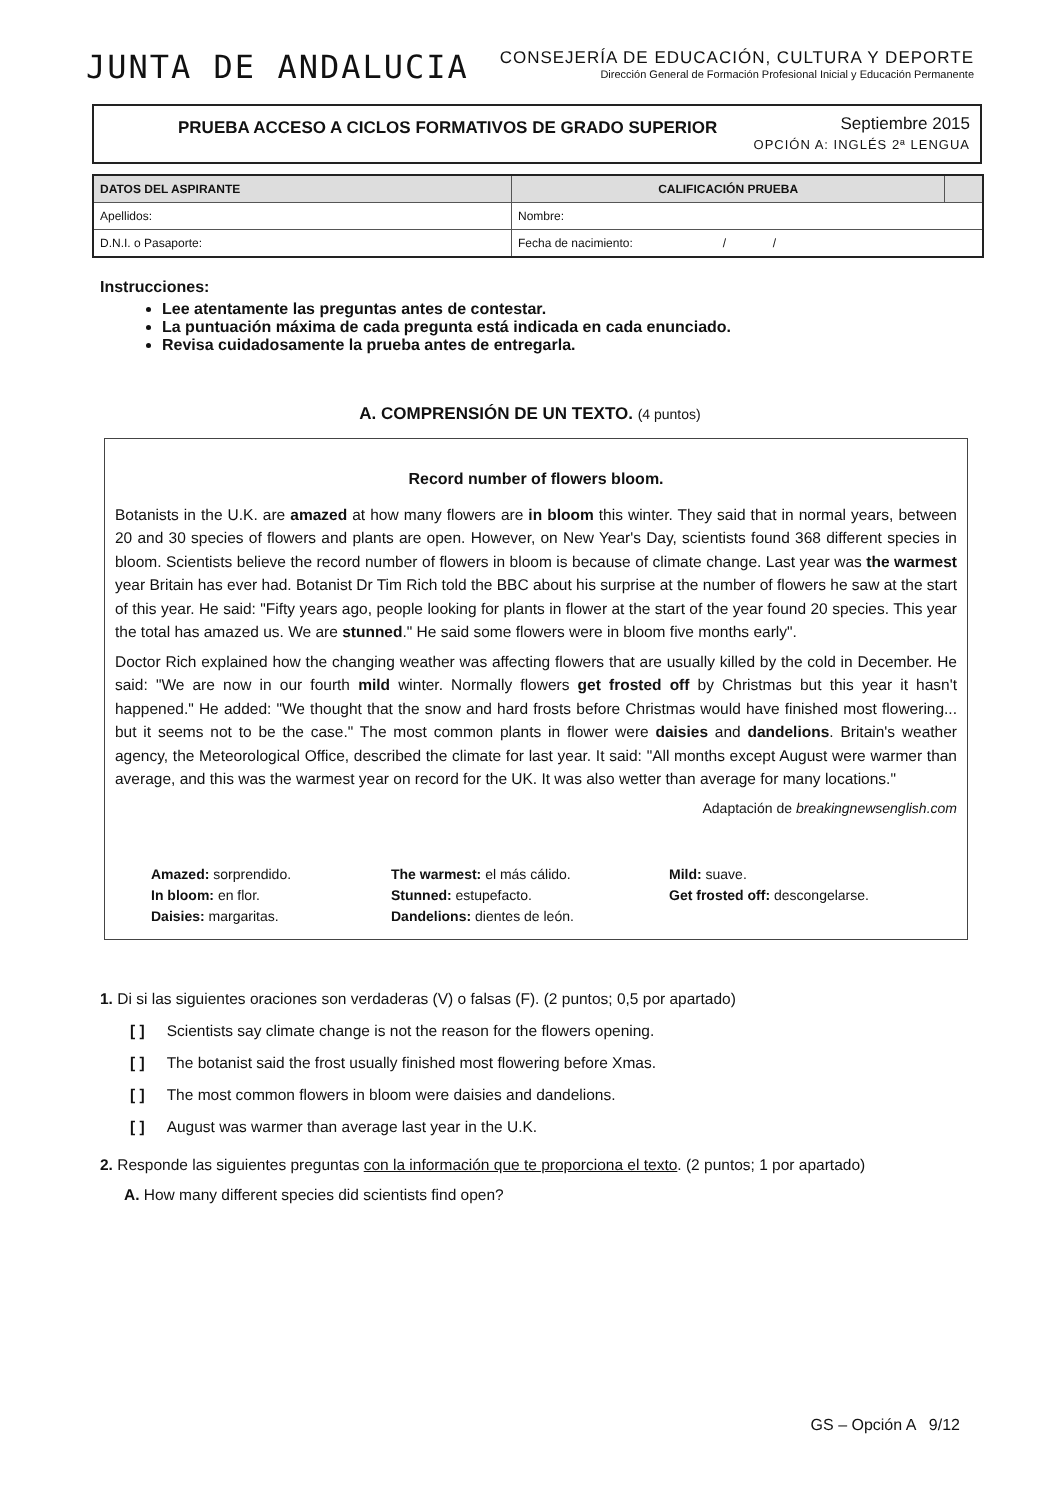JUNTA DE ANDALUCIA
CONSEJERÍA DE EDUCACIÓN, CULTURA Y DEPORTE
Dirección General de Formación Profesional Inicial y Educación Permanente
PRUEBA ACCESO A CICLOS FORMATIVOS DE GRADO SUPERIOR
Septiembre 2015
OPCIÓN A: INGLÉS 2ª LENGUA
| DATOS DEL ASPIRANTE | | CALIFICACIÓN PRUEBA | |
| --- | --- | --- | --- |
| Apellidos: | | Nombre: | |
| D.N.I. o Pasaporte: | Fecha de nacimiento: / / | | |
Instrucciones:
Lee atentamente las preguntas antes de contestar.
La puntuación máxima de cada pregunta está indicada en cada enunciado.
Revisa cuidadosamente la prueba antes de entregarla.
A. COMPRENSIÓN DE UN TEXTO. (4 puntos)
Record number of flowers bloom.
Botanists in the U.K. are amazed at how many flowers are in bloom this winter. They said that in normal years, between 20 and 30 species of flowers and plants are open. However, on New Year's Day, scientists found 368 different species in bloom. Scientists believe the record number of flowers in bloom is because of climate change. Last year was the warmest year Britain has ever had. Botanist Dr Tim Rich told the BBC about his surprise at the number of flowers he saw at the start of this year. He said: "Fifty years ago, people looking for plants in flower at the start of the year found 20 species. This year the total has amazed us. We are stunned." He said some flowers were in bloom five months early".
Doctor Rich explained how the changing weather was affecting flowers that are usually killed by the cold in December. He said: "We are now in our fourth mild winter. Normally flowers get frosted off by Christmas but this year it hasn't happened." He added: "We thought that the snow and hard frosts before Christmas would have finished most flowering... but it seems not to be the case." The most common plants in flower were daisies and dandelions. Britain's weather agency, the Meteorological Office, described the climate for last year. It said: "All months except August were warmer than average, and this was the warmest year on record for the UK. It was also wetter than average for many locations."
Adaptación de breakingnewsenglish.com
Amazed: sorprendido.
In bloom: en flor.
Daisies: margaritas.
The warmest: el más cálido.
Stunned: estupefacto.
Dandelions: dientes de león.
Mild: suave.
Get frosted off: descongelarse.
1. Di si las siguientes oraciones son verdaderas (V) o falsas (F). (2 puntos; 0,5 por apartado)
[ ] Scientists say climate change is not the reason for the flowers opening.
[ ] The botanist said the frost usually finished most flowering before Xmas.
[ ] The most common flowers in bloom were daisies and dandelions.
[ ] August was warmer than average last year in the U.K.
2. Responde las siguientes preguntas con la información que te proporciona el texto. (2 puntos; 1 por apartado)
A. How many different species did scientists find open?
GS – Opción A 9/12